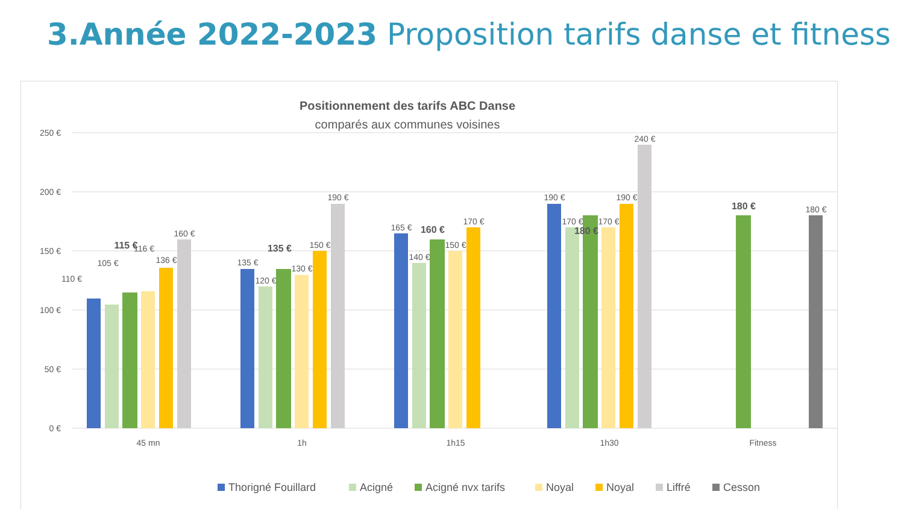3.Année 2022-2023 Proposition tarifs danse et fitness
Positionnement des tarifs ABC Danse
comparés aux communes voisines
250 €
200 €
150 €
100 €
50 €
0 €
110 €
105 €
115 €
116 €
136 €
160 €
135 €
120 €
135 €
130 €
150 €
190 €
165 €
140 €
160 €
150 €
170 €
190 €
170 €
180 €
170 €
190 €
240 €
180 €
180 €
45 mn
1h
1h15
1h30
Fitness
Thorigné Fouillard
Acigné
Acigné nvx tarifs
Noyal
Noyal
Liffré
Cesson